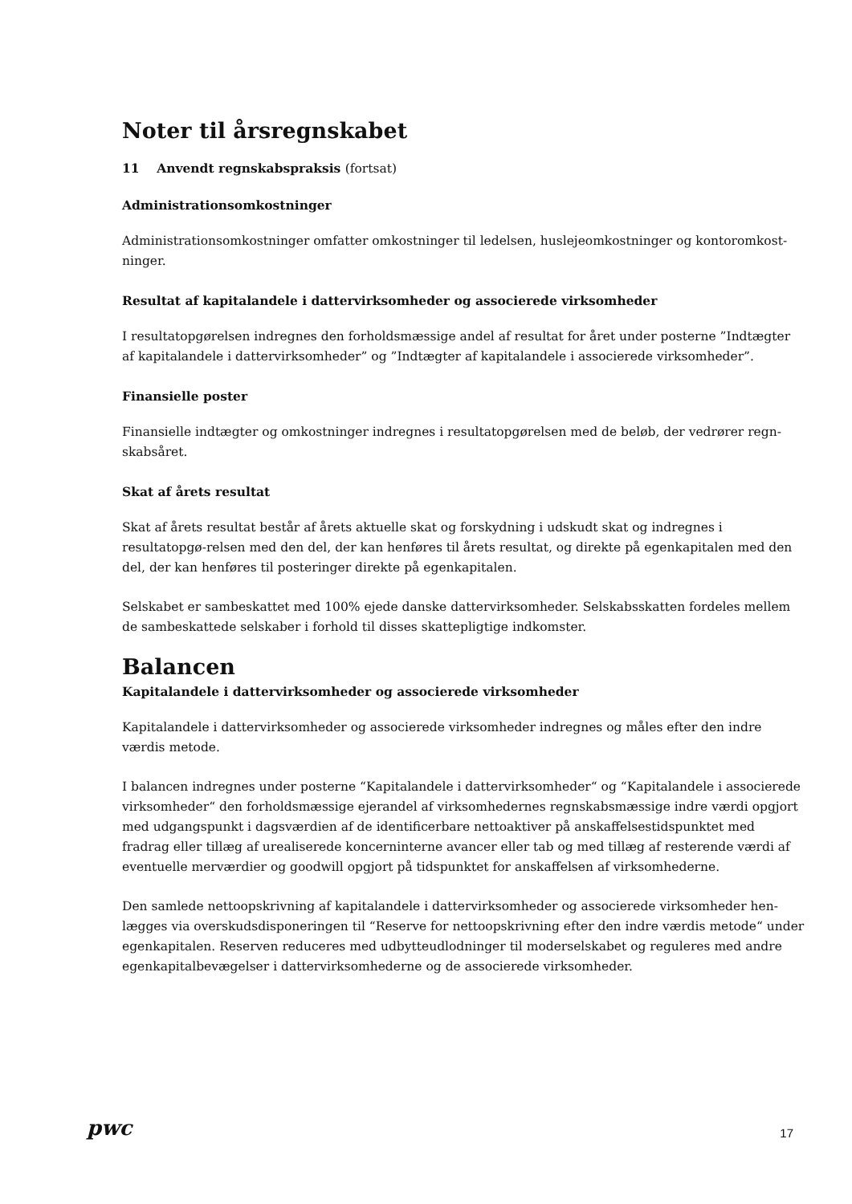Noter til årsregnskabet
11 Anvendt regnskabspraksis (fortsat)
Administrationsomkostninger
Administrationsomkostninger omfatter omkostninger til ledelsen, huslejeomkostninger og kontoromkost-ninger.
Resultat af kapitalandele i dattervirksomheder og associerede virksomheder
I resultatopgørelsen indregnes den forholdsmæssige andel af resultat for året under posterne ”Indtægter af kapitalandele i dattervirksomheder” og ”Indtægter af kapitalandele i associerede virksomheder”.
Finansielle poster
Finansielle indtægter og omkostninger indregnes i resultatopgørelsen med de beløb, der vedrører regn-skabsåret.
Skat af årets resultat
Skat af årets resultat består af årets aktuelle skat og forskydning i udskudt skat og indregnes i resultatopgø-relsen med den del, der kan henføres til årets resultat, og direkte på egenkapitalen med den del, der kan henføres til posteringer direkte på egenkapitalen.
Selskabet er sambeskattet med 100% ejede danske dattervirksomheder. Selskabsskatten fordeles mellem de sambeskattede selskaber i forhold til disses skattepligtige indkomster.
Balancen
Kapitalandele i dattervirksomheder og associerede virksomheder
Kapitalandele i dattervirksomheder og associerede virksomheder indregnes og måles efter den indre værdis metode.
I balancen indregnes under posterne “Kapitalandele i dattervirksomheder“ og “Kapitalandele i associerede virksomheder“ den forholdsmæssige ejerandel af virksomhedernes regnskabsmæssige indre værdi opgjort med udgangspunkt i dagsværdien af de identificerbare nettoaktiver på anskaffelsestidspunktet med fradrag eller tillæg af urealiserede koncerninterne avancer eller tab og med tillæg af resterende værdi af eventuelle merværdier og goodwill opgjort på tidspunktet for anskaffelsen af virksomhederne.
Den samlede nettoopskrivning af kapitalandele i dattervirksomheder og associerede virksomheder hen-lægges via overskudsdisponeringen til “Reserve for nettoopskrivning efter den indre værdis metode“ under egenkapitalen. Reserven reduceres med udbytteudlodninger til moderselskabet og reguleres med andre egenkapitalbevægelser i dattervirksomhederne og de associerede virksomheder.
pwc 17